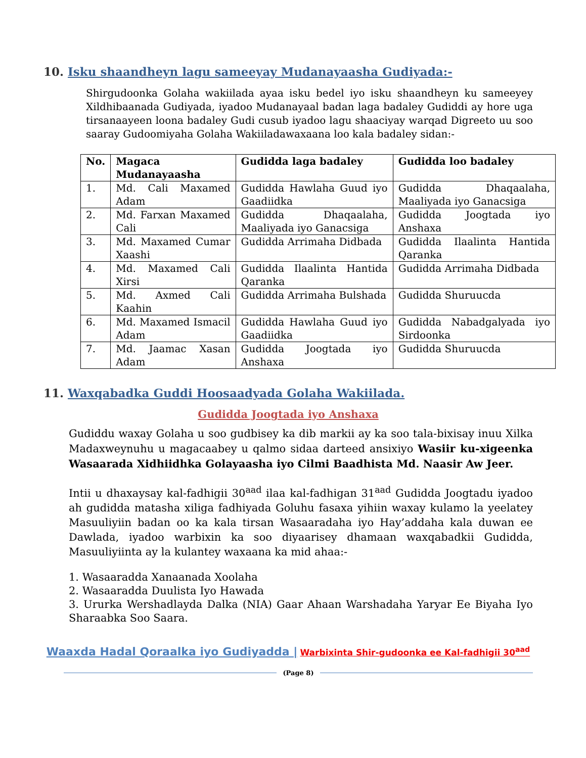10. Isku shaandheyn lagu sameeyay Mudanayaasha Gudiyada:-
Shirgudoonka Golaha wakiilada ayaa isku bedel iyo isku shaandheyn ku sameeyey Xildhibaanada Gudiyada, iyadoo Mudanayaal badan laga badaley Gudiddi ay hore uga tirsanaayeen loona badaley Gudi cusub iyadoo lagu shaaciyay warqad Digreeto uu soo saaray Gudoomiyaha Golaha Wakiiladawaxaana loo kala badaley sidan:-
| No. | Magaca Mudanayaasha | Gudidda laga badaley | Gudidda loo badaley |
| --- | --- | --- | --- |
| 1. | Md. Cali Maxamed Adam | Gudidda Hawlaha Guud iyo Gaadiidka | Gudidda Dhaqaalaha, Maaliyada iyo Ganacsiga |
| 2. | Md. Farxan Maxamed Cali | Gudidda Dhaqaalaha, Maaliyada iyo Ganacsiga | Gudidda Joogtada iyo Anshaxa |
| 3. | Md. Maxamed Cumar Xaashi | Gudidda Arrimaha Didbada | Gudidda Ilaalinta Hantida Qaranka |
| 4. | Md. Maxamed Cali Xirsi | Gudidda Ilaalinta Hantida Qaranka | Gudidda Arrimaha Didbada |
| 5. | Md. Axmed Cali Kaahin | Gudidda Arrimaha Bulshada | Gudidda Shuruucda |
| 6. | Md. Maxamed Ismacil Adam | Gudidda Hawlaha Guud iyo Gaadiidka | Gudidda Nabadgalyada iyo Sirdoonka |
| 7. | Md. Jaamac Xasan Adam | Gudidda Joogtada iyo Anshaxa | Gudidda Shuruucda |
11. Waxqabadka Guddi Hoosaadyada Golaha Wakiilada.
Gudidda Joogtada iyo Anshaxa
Gudiddu waxay Golaha u soo gudbisey ka dib markii ay ka soo tala-bixisay inuu Xilka Madaxweynuhu u magacaabey u qalmo sidaa darteed ansixiyo Wasiir ku-xigeenka Wasaarada Xidhiidhka Golayaasha iyo Cilmi Baadhista Md. Naasir Aw Jeer.
Intii u dhaxaysay kal-fadhigii 30<sup>aad</sup> ilaa kal-fadhigan 31<sup>aad</sup> Gudidda Joogtadu iyadoo ah gudidda matasha xiliga fadhiyada Goluhu fasaxa yihiin waxay kulamo la yeelatey Masuuliyiin badan oo ka kala tirsan Wasaaradaha iyo Hay’addaha kala duwan ee Dawlada, iyadoo warbixin ka soo diyaarisey dhamaan waxqabadkii Gudidda, Masuuliyiinta ay la kulantey waxaana ka mid ahaa:-
1. Wasaaradda Xanaanada Xoolaha
2. Wasaaradda Duulista Iyo Hawada
3. Ururka Wershadlayda Dalka (NIA) Gaar Ahaan Warshadaha Yaryar Ee Biyaha Iyo Sharaabka Soo Saara.
Waaxda Hadal Qoraalka iyo Gudiyadda | Warbixinta Shir-gudoonka ee Kal-fadhigii 30<sup>aad</sup>
(Page 8)